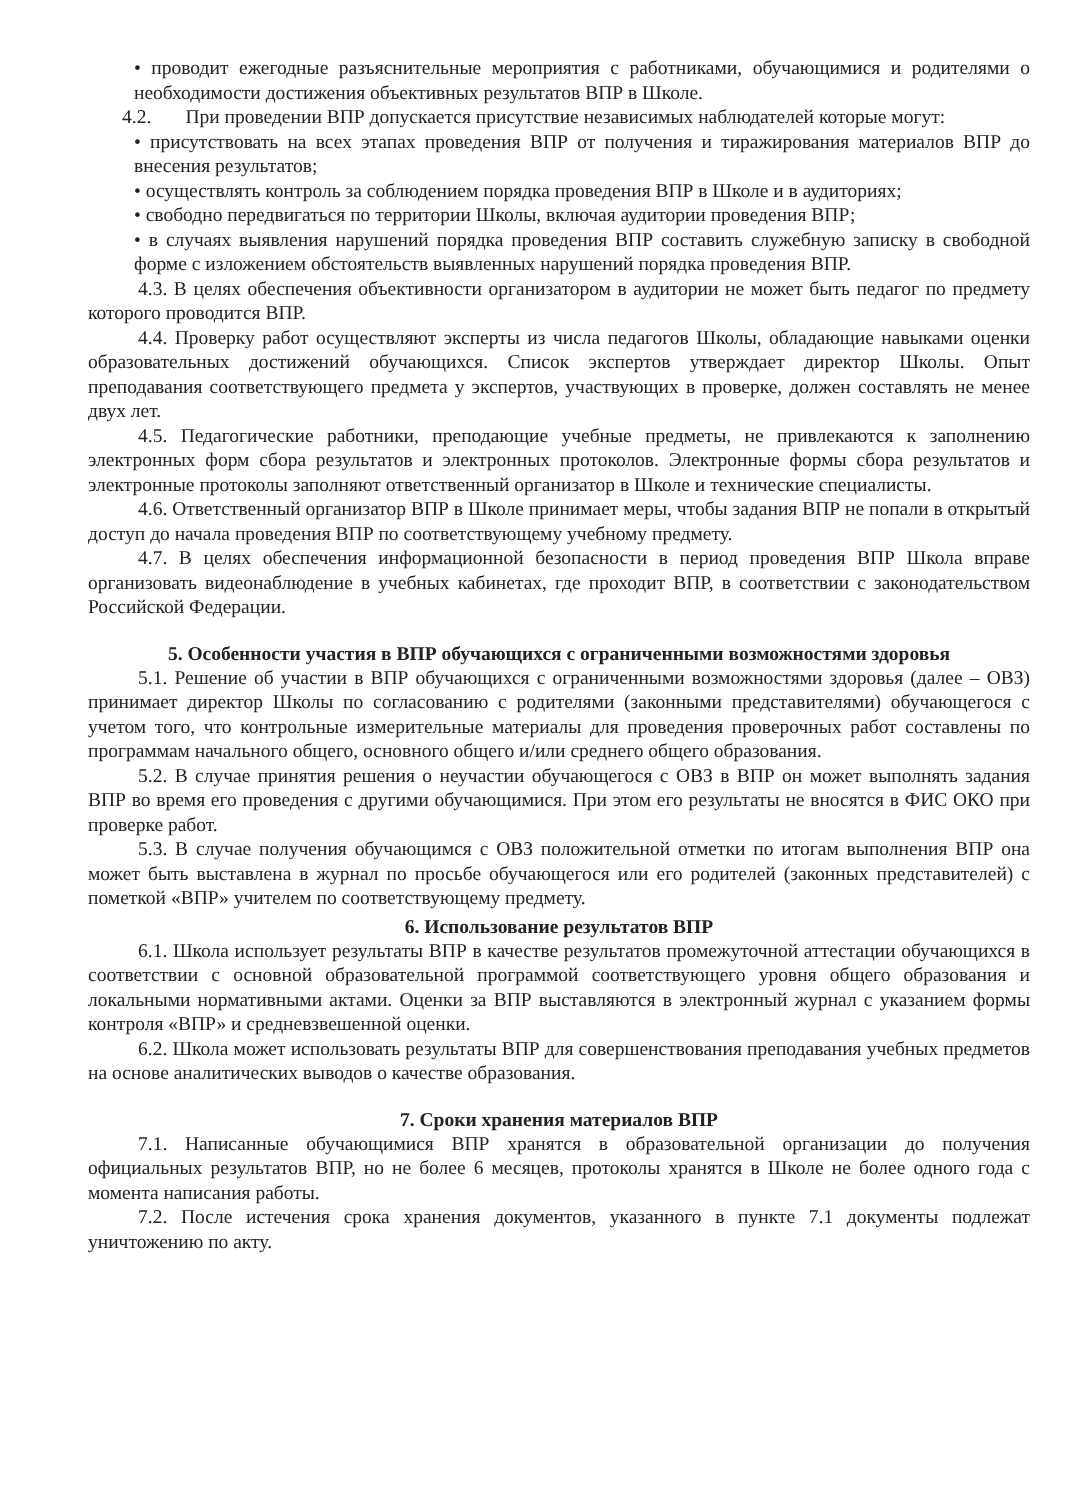• проводит ежегодные разъяснительные мероприятия с работниками, обучающимися и родителями о необходимости достижения объективных результатов ВПР в Школе.
4.2. При проведении ВПР допускается присутствие независимых наблюдателей которые могут:
• присутствовать на всех этапах проведения ВПР от получения и тиражирования материалов ВПР до внесения результатов;
• осуществлять контроль за соблюдением порядка проведения ВПР в Школе и в аудиториях;
• свободно передвигаться по территории Школы, включая аудитории проведения ВПР;
• в случаях выявления нарушений порядка проведения ВПР составить служебную записку в свободной форме с изложением обстоятельств выявленных нарушений порядка проведения ВПР.
4.3. В целях обеспечения объективности организатором в аудитории не может быть педагог по предмету которого проводится ВПР.
4.4. Проверку работ осуществляют эксперты из числа педагогов Школы, обладающие навыками оценки образовательных достижений обучающихся. Список экспертов утверждает директор Школы. Опыт преподавания соответствующего предмета у экспертов, участвующих в проверке, должен составлять не менее двух лет.
4.5. Педагогические работники, преподающие учебные предметы, не привлекаются к заполнению электронных форм сбора результатов и электронных протоколов. Электронные формы сбора результатов и электронные протоколы заполняют ответственный организатор в Школе и технические специалисты.
4.6. Ответственный организатор ВПР в Школе принимает меры, чтобы задания ВПР не попали в открытый доступ до начала проведения ВПР по соответствующему учебному предмету.
4.7. В целях обеспечения информационной безопасности в период проведения ВПР Школа вправе организовать видеонаблюдение в учебных кабинетах, где проходит ВПР, в соответствии с законодательством Российской Федерации.
5. Особенности участия в ВПР обучающихся с ограниченными возможностями здоровья
5.1. Решение об участии в ВПР обучающихся с ограниченными возможностями здоровья (далее – ОВЗ) принимает директор Школы по согласованию с родителями (законными представителями) обучающегося с учетом того, что контрольные измерительные материалы для проведения проверочных работ составлены по программам начального общего, основного общего и/или среднего общего образования.
5.2. В случае принятия решения о неучастии обучающегося с ОВЗ в ВПР он может выполнять задания ВПР во время его проведения с другими обучающимися. При этом его результаты не вносятся в ФИС ОКО при проверке работ.
5.3. В случае получения обучающимся с ОВЗ положительной отметки по итогам выполнения ВПР она может быть выставлена в журнал по просьбе обучающегося или его родителей (законных представителей) с пометкой «ВПР» учителем по соответствующему предмету.
6. Использование результатов ВПР
6.1. Школа использует результаты ВПР в качестве результатов промежуточной аттестации обучающихся в соответствии с основной образовательной программой соответствующего уровня общего образования и локальными нормативными актами. Оценки за ВПР выставляются в электронный журнал с указанием формы контроля «ВПР» и средневзвешенной оценки.
6.2. Школа может использовать результаты ВПР для совершенствования преподавания учебных предметов на основе аналитических выводов о качестве образования.
7. Сроки хранения материалов ВПР
7.1. Написанные обучающимися ВПР хранятся в образовательной организации до получения официальных результатов ВПР, но не более 6 месяцев, протоколы хранятся в Школе не более одного года с момента написания работы.
7.2. После истечения срока хранения документов, указанного в пункте 7.1 документы подлежат уничтожению по акту.